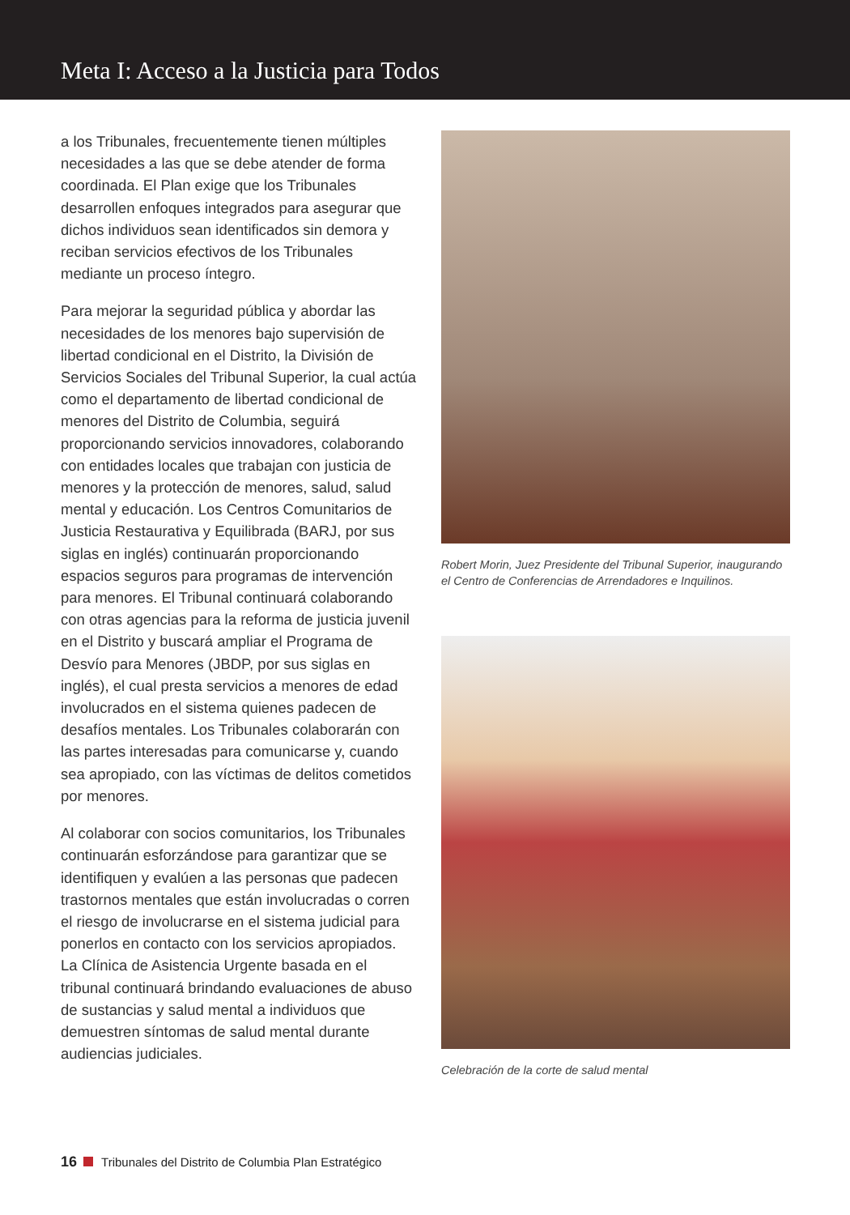Meta I: Acceso a la Justicia para Todos
a los Tribunales, frecuentemente tienen múltiples necesidades a las que se debe atender de forma coordinada. El Plan exige que los Tribunales desarrollen enfoques integrados para asegurar que dichos individuos sean identificados sin demora y reciban servicios efectivos de los Tribunales mediante un proceso íntegro.
Para mejorar la seguridad pública y abordar las necesidades de los menores bajo supervisión de libertad condicional en el Distrito, la División de Servicios Sociales del Tribunal Superior, la cual actúa como el departamento de libertad condicional de menores del Distrito de Columbia, seguirá proporcionando servicios innovadores, colaborando con entidades locales que trabajan con justicia de menores y la protección de menores, salud, salud mental y educación. Los Centros Comunitarios de Justicia Restaurativa y Equilibrada (BARJ, por sus siglas en inglés) continuarán proporcionando espacios seguros para programas de intervención para menores. El Tribunal continuará colaborando con otras agencias para la reforma de justicia juvenil en el Distrito y buscará ampliar el Programa de Desvío para Menores (JBDP, por sus siglas en inglés), el cual presta servicios a menores de edad involucrados en el sistema quienes padecen de desafíos mentales. Los Tribunales colaborarán con las partes interesadas para comunicarse y, cuando sea apropiado, con las víctimas de delitos cometidos por menores.
Al colaborar con socios comunitarios, los Tribunales continuarán esforzándose para garantizar que se identifiquen y evalúen a las personas que padecen trastornos mentales que están involucradas o corren el riesgo de involucrarse en el sistema judicial para ponerlos en contacto con los servicios apropiados. La Clínica de Asistencia Urgente basada en el tribunal continuará brindando evaluaciones de abuso de sustancias y salud mental a individuos que demuestren síntomas de salud mental durante audiencias judiciales.
Robert Morin, Juez Presidente del Tribunal Superior, inaugurando el Centro de Conferencias de Arrendadores e Inquilinos.
Celebración de la corte de salud mental
16 Tribunales del Distrito de Columbia Plan Estratégico